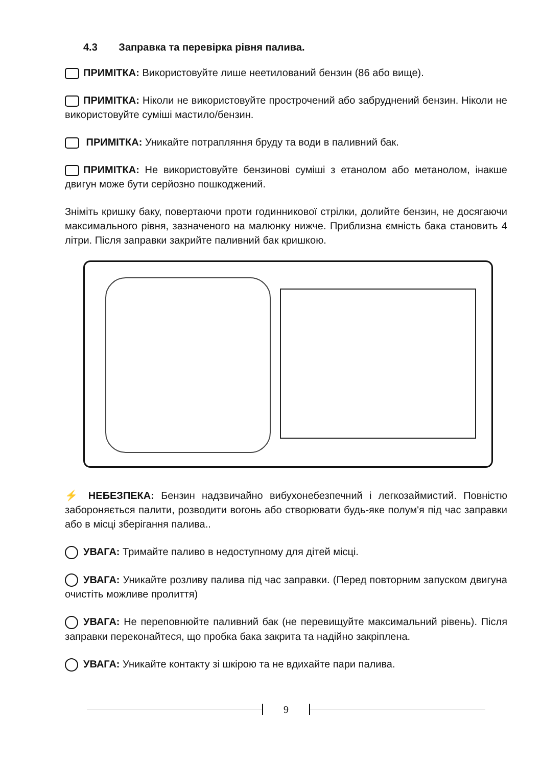4.3 Заправка та перевірка рівня палива.
ПРИМІТКА: Використовуйте лише неетилований бензин (86 або вище).
ПРИМІТКА: Ніколи не використовуйте прострочений або забруднений бензин. Ніколи не використовуйте суміші мастило/бензин.
ПРИМІТКА: Уникайте потрапляння бруду та води в паливний бак.
ПРИМІТКА: Не використовуйте бензинові суміші з етанолом або метанолом, інакше двигун може бути серйозно пошкоджений.
Зніміть кришку баку, повертаючи проти годинникової стрілки, долийте бензин, не досягаючи максимального рівня, зазначеного на малюнку нижче. Приблизна ємність бака становить 4 літри. Після заправки закрийте паливний бак кришкою.
⚡ НЕБЕЗПЕКА: Бензин надзвичайно вибухонебезпечний і легкозаймистий. Повністю забороняється палити, розводити вогонь або створювати будь-яке полум'я під час заправки або в місці зберігання палива..
УВАГА: Тримайте паливо в недоступному для дітей місці.
УВАГА: Уникайте розливу палива під час заправки. (Перед повторним запуском двигуна очистіть можливе пролиття)
УВАГА: Не переповнюйте паливний бак (не перевищуйте максимальний рівень). Після заправки переконайтеся, що пробка бака закрита та надійно закріплена.
УВАГА: Уникайте контакту зі шкірою та не вдихайте пари палива.
9